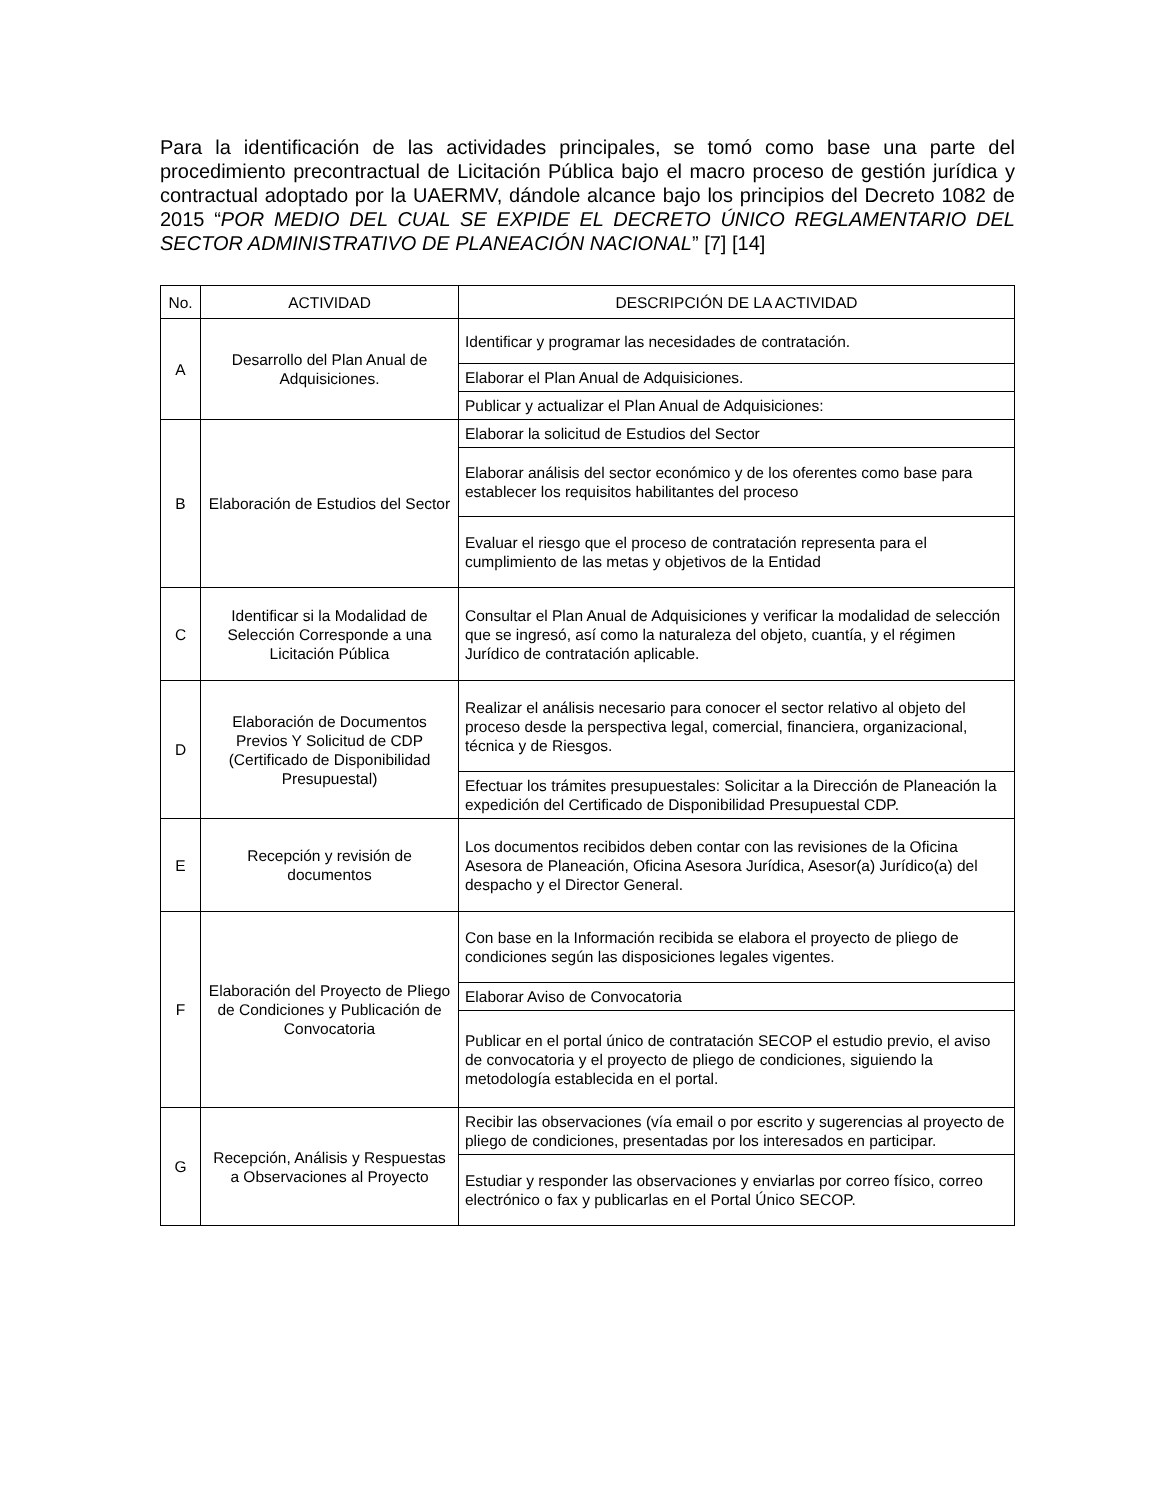Para la identificación de las actividades principales, se tomó como base una parte del procedimiento precontractual de Licitación Pública bajo el macro proceso de gestión jurídica y contractual adoptado por la UAERMV, dándole alcance bajo los principios del Decreto 1082 de 2015 “POR MEDIO DEL CUAL SE EXPIDE EL DECRETO ÚNICO REGLAMENTARIO DEL SECTOR ADMINISTRATIVO DE PLANEACIÓN NACIONAL” [7] [14]
| No. | ACTIVIDAD | DESCRIPCIÓN DE LA ACTIVIDAD |
| --- | --- | --- |
| A | Desarrollo del Plan Anual de Adquisiciones. | Identificar y programar las necesidades de contratación. |
| | | Elaborar el Plan Anual de Adquisiciones. |
| | | Publicar y actualizar el Plan Anual de Adquisiciones: |
| B | Elaboración de Estudios del Sector | Elaborar la solicitud de Estudios del Sector |
| | | Elaborar análisis del sector económico y de los oferentes como base para establecer los requisitos habilitantes del proceso |
| | | Evaluar el riesgo que el proceso de contratación representa para el cumplimiento de las metas y objetivos de la Entidad |
| C | Identificar si la Modalidad de Selección Corresponde a una Licitación Pública | Consultar el Plan Anual de Adquisiciones y verificar la modalidad de selección que se ingresó, así como la naturaleza del objeto, cuantía, y el régimen Jurídico de contratación aplicable. |
| D | Elaboración de Documentos Previos Y Solicitud de CDP (Certificado de Disponibilidad Presupuestal) | Realizar el análisis necesario para conocer el sector relativo al objeto del proceso desde la perspectiva legal, comercial, financiera, organizacional, técnica y de Riesgos. |
| | | Efectuar los trámites presupuestales: Solicitar a la Dirección de Planeación la expedición del Certificado de Disponibilidad Presupuestal CDP. |
| E | Recepción y revisión de documentos | Los documentos recibidos deben contar con las revisiones de la Oficina Asesora de Planeación, Oficina Asesora Jurídica, Asesor(a) Jurídico(a) del despacho y el Director General. |
| F | Elaboración del Proyecto de Pliego de Condiciones y Publicación de Convocatoria | Con base en la Información recibida se elabora el proyecto de pliego de condiciones según las disposiciones legales vigentes. |
| | | Elaborar Aviso de Convocatoria |
| | | Publicar en el portal único de contratación SECOP el estudio previo, el aviso de convocatoria y el proyecto de pliego de condiciones, siguiendo la metodología establecida en el portal. |
| G | Recepción, Análisis y Respuestas a Observaciones al Proyecto | Recibir las observaciones (vía email o por escrito y sugerencias al proyecto de pliego de condiciones, presentadas por los interesados en participar. |
| | | Estudiar y responder las observaciones y enviarlas por correo físico, correo electrónico o fax y publicarlas en el Portal Único SECOP. |